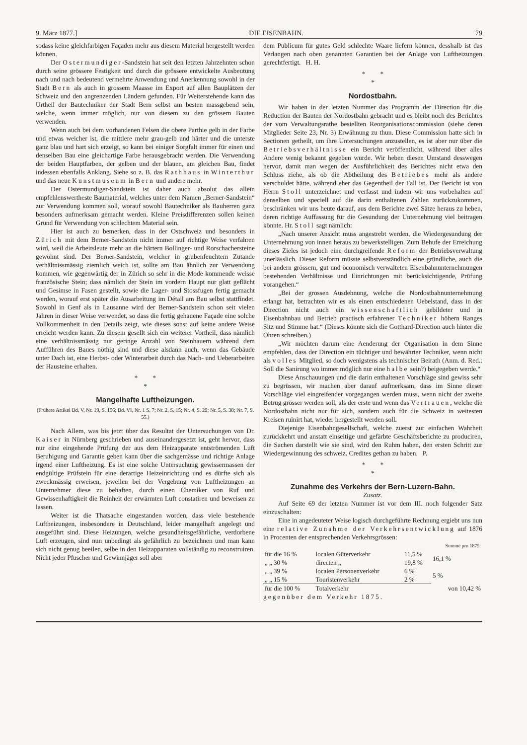9. März 1877.] DIE EISENBAHN. 79
sodass keine gleichfarbigen Façaden mehr aus diesem Material hergestellt werden können.
Der Ostermundiger-Sandstein hat seit den letzten Jahrzehnten schon durch seine grössere Festigkeit und durch die grössere entwickelte Ausbeutung nach und nach bedeutend vermehrte Anwendung und Anerkennung sowohl in der Stadt Bern als auch in grossem Maasse im Export auf allen Bauplätzen der Schweiz und den angrenzenden Ländern gefunden. Für Weiterstehende kann das Urtheil der Bautechniker der Stadt Bern selbst am besten massgebend sein, welche, wenn immer möglich, nur von diesem zu den grössern Bauten verwenden.
Wenn auch bei dem vorhandenen Felsen die obere Parthie gelb in der Farbe und etwas weicher ist, die mittlere mehr grau-gelb und härter und die unterste ganz blau und hart sich erzeigt, so kann bei einiger Sorgfalt immer für einen und denselben Bau eine gleichartige Farbe herausgebracht werden. Die Verwendung der beiden Hauptfarben, der gelben und der blauen, am gleichen Bau, findet indessen ebenfalls Anklang. Siehe so z. B. das Rathhaus in Winterthur und das neue Kunstmuseum in Bern und andere mehr.
Der Ostermundiger-Sandstein ist daher auch absolut das allein empfehlenswertheste Baumaterial, welches unter dem Namen „Berner-Sandstein“ zur Verwendung kommen soll, worauf sowohl Bautechniker als Bauherren ganz besonders aufmerksam gemacht werden. Kleine Preisdifferenzen sollen keinen Grund für Verwendung von schlechtem Material sein.
Hier ist auch zu bemerken, dass in der Ostschweiz und besonders in Zürich mit dem Berner-Sandstein nicht immer auf richtige Weise verfahren wird, weil die Arbeitsleute mehr an die härtern Bollinger- und Rorschachersteine gewöhnt sind. Der Berner-Sandstein, welcher in grubenfeuchtem Zutande verhältnissmässig ziemlich weich ist, sollte am Bau ähnlich zur Verwendung kommen, wie gegenwärtig der in Zürich so sehr in die Mode kommende weisse französische Stein; dass nämlich der Stein im vordern Haupt nur glatt geflächt und Gesimse in Fasen gestellt, sowie die Lager- und Stossfugen fertig gemacht werden, worauf erst später die Ausarbeitung im Détail am Bau selbst stattfindet. Sowohl in Genf als in Lausanne wird der Berner-Sandstein schon seit vielen Jahren in dieser Weise verwendet, so dass die fertig gehauene Façade eine solche Vollkommenheit in den Details zeigt, wie dieses sonst auf keine andere Weise erreicht werden kann. Zu diesem gesellt sich ein weiterer Vortheil, dass nämlich eine verhältnissmässig nur geringe Anzahl von Steinhauern während dem Aufführen des Baues nöthig sind und diese alsdann auch, wenn das Gebäude unter Dach ist, eine Herbst- oder Winterarbeit durch das Nach- und Ueberarbeiten der Hausteine erhalten.
* *
*
Mangelhafte Luftheizungen.
(Frühere Artikel Bd. V, Nr. 19, S. 156; Bd. VI, Nr. 1 S. 7; Nr. 2, S. 15; Nr. 4, S. 29; Nr. 5, S. 38; Nr. 7, S. 55.)
Nach Allem, was bis jetzt über das Resultat der Untersuchungen von Dr. Kaiser in Nürnberg geschrieben und auseinandergesetzt ist, geht hervor, dass nur eine eingehende Prüfung der aus dem Heizapparate entströmenden Luft Beruhigung und Garantie geben kann über die sachgemässe und richtige Anlage irgend einer Luftheizung. Es ist eine solche Untersuchung gewissermassen der endgültige Prüfstein für eine derartige Heizeinrichtung und es dürfte sich als zweckmässig erweisen, jeweilen bei der Vergebung von Luftheizungen an Unternehmer diese zu behaften, durch einen Chemiker von Ruf und Gewissenhaftigkeit die Reinheit der erwärmten Luft constatiren und beweisen zu lassen.
Weiter ist die Thatsache eingestanden worden, dass viele bestehende Luftheizungen, insbesondere in Deutschland, leider mangelhaft angelegt und ausgeführt sind. Diese Heizungen, welche gesundheitsgefährliche, verdorbene Luft erzeugen, sind nun unbedingt als gefährlich zu bezeichnen und man kann sich nicht genug beeilen, selbe in den Heizapparaten vollständig zu reconstruiren. Nicht jeder Pfuscher und Gewinnjäger soll aber
dem Publicum für gutes Geld schlechte Waare liefern können, desshalb ist das Verlangen nach oben genannten Garantien bei der Anlage von Luftheizungen gerechtfertigt. H. H.
* *
*
Nordostbahn.
Wir haben in der letzten Nummer das Programm der Direction für die Reduction der Bauten der Nordostbahn gebracht und es bleibt noch des Berichtes der vom Verwaltungsrathe bestellten Reorganisationscommission (siehe deren Mitglieder Seite 23, Nr. 3) Erwähnung zu thun. Diese Commission hatte sich in Sectionen getheilt, um ihre Untersuchungen anzustellen, es ist aber nur über die Betriebsverhältnisse ein Bericht veröffentlicht, während über alles Andere wenig bekannt gegeben wurde. Wir heben diesen Umstand desswegen hervor, damit man wegen der Ausführlichkeit des Berichtes nicht etwa den Schluss ziehe, als ob die Abtheilung des Betriebes mehr als andere verschuldet hätte, während eher das Gegentheil der Fall ist. Der Bericht ist von Herrn Stoll unterzeichnet und verfasst und indem wir uns vorbehalten auf denselben und speciell auf die darin enthaltenen Zahlen zurückzukommen, beschränken wir uns heute darauf, aus dem Berichte zwei Sätze heraus zu heben, deren richtige Auffassung für die Gesundung der Unternehmung viel beitragen könnte. Hr. Stoll sagt nämlich:
„Nach unserer Ansicht muss angestrebt werden, die Wiedergesundung der Unternehmung von innen heraus zu bewerkstelligen. Zum Behufe der Erreichung dieses Zieles ist jedoch eine durchgreifende Reform der Betriebsverwaltung unerlässlich. Dieser Reform müsste selbstverständlich eine gründliche, auch die bei andern grössern, gut und öconomisch verwalteten Eisenbahnunternehmungen bestehenden Verhältnisse und Einrichtungen mit berücksichtigende, Prüfung vorangehen.“
„Bei der grossen Ausdehnung, welche die Nordostbahnunternehmung erlangt hat, betrachten wir es als einen entschiedenen Uebelstand, dass in der Direction nicht auch ein wissenschaftlich gebildeter und in Eisenbahnbau und Betrieb practisch erfahrener Techniker höhern Ranges Sitz und Stimme hat.“ (Dieses könnte sich die Gotthard-Direction auch hinter die Ohren schreiben.)
„Wir möchten darum eine Aenderung der Organisation in dem Sinne empfehlen, dass der Direction ein tüchtiger und bewährter Techniker, wenn nicht als volles Mitglied, so doch wenigstens als technischer Beirath (Anm. d. Red.: Soll die Sanirung wo immer möglich nur eine halbe sein?) beigegeben werde.“
Diese Anschauungen und die darin enthaltenen Vorschläge sind gewiss sehr zu begrüssen, wir machen aber darauf aufmerksam, dass im Sinne dieser Vorschläge viel eingreifender vorgegangen werden muss, wenn nicht der zweite Betrug grösser werden soll, als der erste und wenn das Vertrauen, welche die Nordostbahn nicht nur für sich, sondern auch für die Schweiz in weitesten Kreisen ruinirt hat, wieder hergestellt werden soll.
Diejenige Eisenbahngesellschaft, welche zuerst zur einfachen Wahrheit zurückkehrt und anstatt einseitige und gefärbte Geschäftsberichte zu produciren, die Sachen darstellt wie sie sind, wird den Ruhm haben, den ersten Schritt zur Wiedergewinnung des schweiz. Credites gethan zu haben. P.
* *
*
Zunahme des Verkehrs der Bern-Luzern-Bahn.
Zusatz.
Auf Seite 69 der letzten Nummer ist vor dem III. noch folgender Satz einzuschalten:
Eine in angedeuteter Weise logisch durchgeführte Rechnung ergiebt uns nun eine relative Zunahme der Verkehrsentwicklung auf 1876 in Procenten der entsprechenden Verkehrsgrössen:
| | | | Summe pro 1875. |
| für die 16 % | localen Güterverkehr | 11,5 % | 16,1 % |
| „ „ 30 % | directen „ | 19,8 % | |
| „ „ 39 % | localen Personenverkehr | 6 % | 5 % |
| „ „ 15 % | Touristenverkehr | 2 % | |
| für die 100 % | Totalverkehr | von 10,42 % | |
gegenüber dem Verkehr 1875.